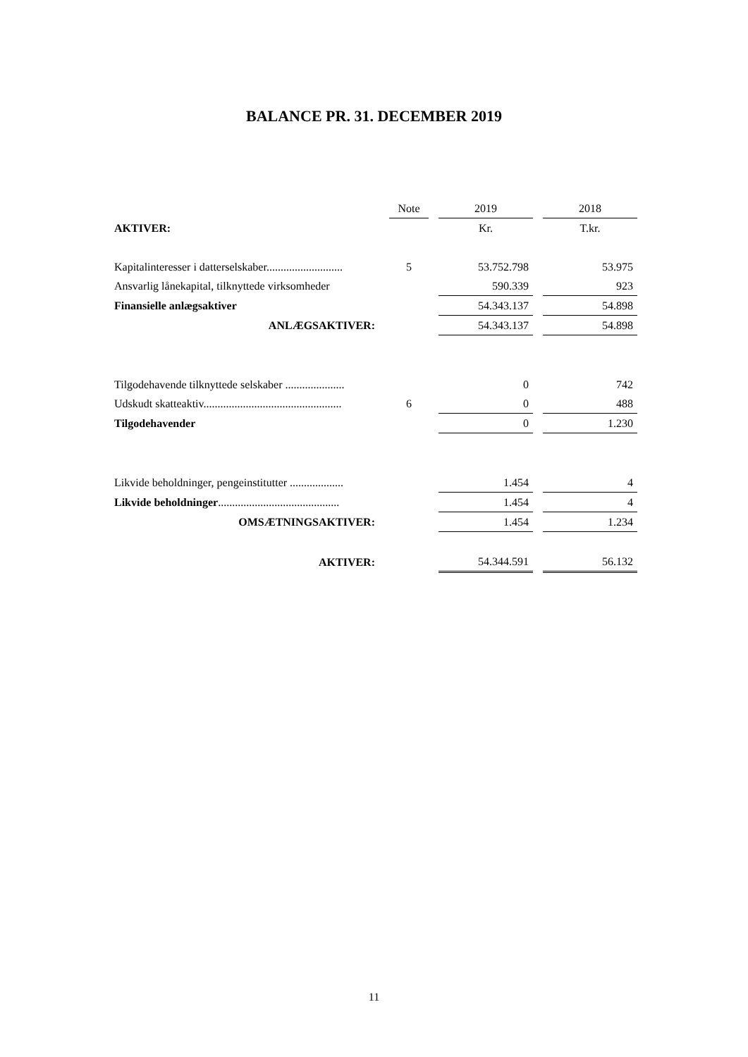BALANCE PR. 31. DECEMBER 2019
| | Note | 2019 | 2018 |
| --- | --- | --- | --- |
| AKTIVER: | | Kr. | T.kr. |
| Kapitalinteresser i datterselskaber........................... | 5 | 53.752.798 | 53.975 |
| Ansvarlig lånekapital, tilknyttede virksomheder | | 590.339 | 923 |
| Finansielle anlægsaktiver | | 54.343.137 | 54.898 |
| ANLÆGSAKTIVER: | | 54.343.137 | 54.898 |
| Tilgodehavende tilknyttede selskaber ..................... | | 0 | 742 |
| Udskudt skatteaktiv................................................. | 6 | 0 | 488 |
| Tilgodehavender | | 0 | 1.230 |
| Likvide beholdninger, pengeinstitutter ................... | | 1.454 | 4 |
| Likvide beholdninger ........................................... | | 1.454 | 4 |
| OMSÆTNINGSAKTIVER: | | 1.454 | 1.234 |
| AKTIVER: | | 54.344.591 | 56.132 |
11